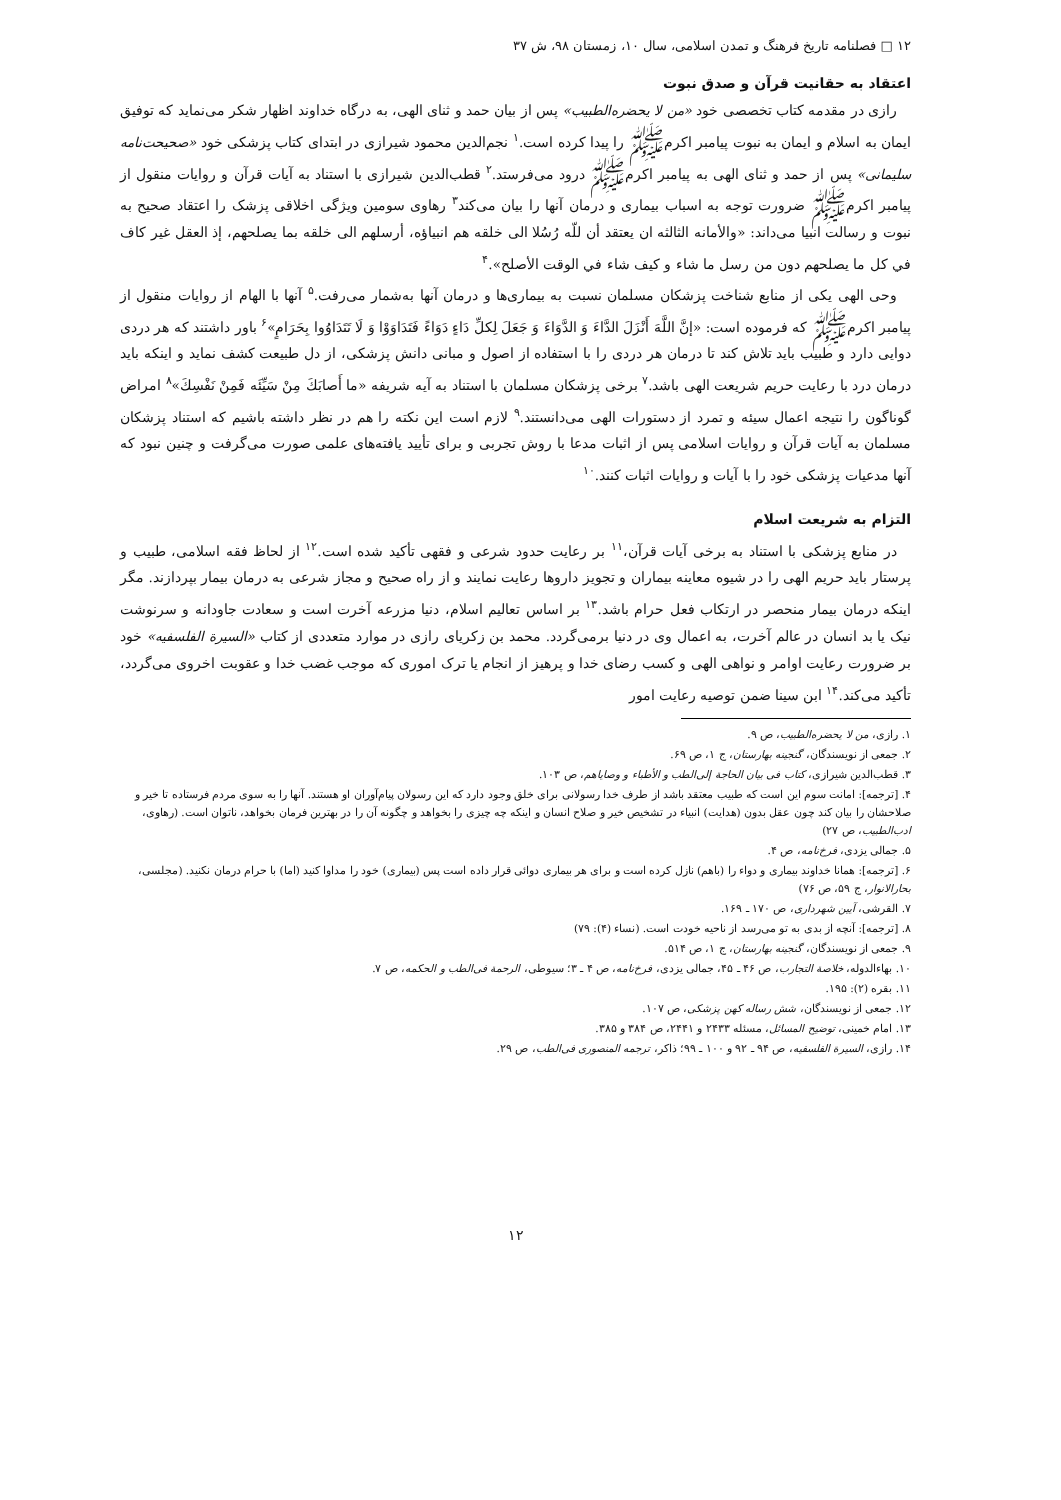۱۲ □ فصلنامه تاریخ فرهنگ و تمدن اسلامی، سال ۱۰، زمستان ۹۸، ش ۳۷
اعتقاد به حقانیت قرآن و صدق نبوت
رازی در مقدمه کتاب تخصصی خود «من لا یحضره‌الطبیب» پس از بیان حمد و ثنای الهی، به درگاه خداوند اظهار شکر می‌نماید که توفیق ایمان به اسلام و ایمان به نبوت پیامبر اکرمﷺ را پیدا کرده است.<sup>۱</sup> نجم‌الدین محمود شیرازی در ابتدای کتاب پزشکی خود «صحیحت‌نامه سلیمانی» پس از حمد و ثنای الهی به پیامبر اکرمﷺ درود می‌فرستد.<sup>۲</sup> قطب‌الدین شیرازی با استناد به آیات قرآن و روایات منقول از پیامبر اکرمﷺ ضرورت توجه به اسباب بیماری و درمان آنها را بیان می‌کند<sup>۳</sup> رهاوی سومین ویژگی اخلاقی پزشک را اعتقاد صحیح به نبوت و رسالت انبیا می‌داند: «والأمانه الثالثه ان یعتقد أن للّه رُسُلا الی خلقه هم انبیاؤه، أرسلهم الی خلقه بما یصلحهم، إذ العقل غیر کاف في کل ما یصلحهم دون من رسل ما شاء و کیف شاء في الوقت الأصلح».<sup>۴</sup>
وحی الهی یکی از منابع شناخت پزشکان مسلمان نسبت به بیماری‌ها و درمان آنها به‌شمار می‌رفت.<sup>۵</sup> آنها با الهام از روایات منقول از پیامبر اکرمﷺ که فرموده است: «إنَّ اللَّهَ أَنْزَلَ الدَّاءَ وَ الدَّوَاءَ وَ جَعَلَ لِكلِّ دَاءٍ دَوَاءً فَتَدَاوَوْا وَ لَا تَتَدَاوُوا بِحَرَامٍ»<sup>۶</sup> باور داشتند که هر دردی دوایی دارد و طبیب باید تلاش کند تا درمان هر دردی را با استفاده از اصول و مبانی دانش پزشکی، از دل طبیعت کشف نماید و اینکه باید درمان درد با رعایت حریم شریعت الهی باشد.<sup>۷</sup> برخی پزشکان مسلمان با استناد به آیه شریفه «ما أَصابَكَ مِنْ سَيِّئَه فَمِنْ نَفْسِكَ»<sup>۸</sup> امراض گوناگون را نتیجه اعمال سیئه و تمرد از دستورات الهی می‌دانستند.<sup>۹</sup> لازم است این نکته را هم در نظر داشته باشیم که استناد پزشکان مسلمان به آیات قرآن و روایات اسلامی پس از اثبات مدعا با روش تجربی و برای تأیید یافته‌های علمی صورت می‌گرفت و چنین نبود که آنها مدعیات پزشکی خود را با آیات و روایات اثبات کنند.<sup>۱۰</sup>
التزام به شریعت اسلام
در منابع پزشکی با استناد به برخی آیات قرآن،<sup>۱۱</sup> بر رعایت حدود شرعی و فقهی تأکید شده است.<sup>۱۲</sup> از لحاظ فقه اسلامی، طبیب و پرستار باید حریم الهی را در شیوه معاینه بیماران و تجویز داروها رعایت نمایند و از راه صحیح و مجاز شرعی به درمان بیمار بپردازند. مگر اینکه درمان بیمار منحصر در ارتکاب فعل حرام باشد.<sup>۱۳</sup> بر اساس تعالیم اسلام، دنیا مزرعه آخرت است و سعادت جاودانه و سرنوشت نیک یا بد انسان در عالم آخرت، به اعمال وی در دنیا برمی‌گردد. محمد بن زکریای رازی در موارد متعددی از کتاب «السیرة الفلسفیه» خود بر ضرورت رعایت اوامر و نواهی الهی و کسب رضای خدا و پرهیز از انجام یا ترک اموری که موجب غضب خدا و عقوبت اخروی می‌گردد، تأکید می‌کند.<sup>۱۴</sup> ابن سینا ضمن توصیه رعایت امور
۱. رازی، من لا یحضره‌الطبیب، ص ۹.
۲. جمعی از نویسندگان، گنجینه بهارستان، ج ۱، ص ۶۹.
۳. قطب‌الدین شیرازی، کتاب فی بیان الحاجة إلی‌الطب و الأطباء و وصایاهم، ص ۱۰۳.
۴. [ترجمه]: امانت سوم این است که طبیب معتقد باشد از طرف خدا رسولانی برای خلق وجود دارد که این رسولان پیام‌آوران او هستند. آنها را به سوی مردم فرستاده تا خیر و صلاحشان را بیان کند چون عقل بدون (هدایت) انبیاء در تشخیص خیر و صلاح انسان و اینکه چه چیزی را بخواهد و چگونه آن را در بهترین فرمان بخواهد، ناتوان است. (رهاوی، ادب‌الطبیب، ص ۲۷)
۵. جمالی یزدی، فرخ‌نامه، ص ۴.
۶. [ترجمه]: همانا خداوند بیماری و دواء را (باهم) نازل کرده است و برای هر بیماری دوائی قرار داده است پس (بیماری) خود را مداوا کنید (اما) با حرام درمان نکنید. (مجلسی، بحارالانوار، ج ۵۹، ص ۷۶)
۷. القرشی، آیین شهرداری، ص ۱۷۰ ـ ۱۶۹.
۸. [ترجمه]: آنچه از بدی به تو می‌رسد از ناحیه خودت است. (نساء (۴): ۷۹)
۹. جمعی از نویسندگان، گنجینه بهارستان، ج ۱، ص ۵۱۴.
۱۰. بهاءالدوله، خلاصة التجارب، ص ۴۶ ـ ۴۵، جمالی یزدی، فرخ‌نامه، ص ۴ ـ ۳؛ سیوطی، الرحمة فی‌الطب و الحکمه، ص ۷.
۱۱. بقره (۲): ۱۹۵.
۱۲. جمعی از نویسندگان، شش رساله کهن پزشکی، ص ۱۰۷.
۱۳. امام خمینی، توضیح المسائل، مسئله ۲۴۳۳ و ۲۴۴۱، ص ۳۸۴ و ۳۸۵.
۱۴. رازی، السیرة الفلسفیه، ص ۹۴ ـ ۹۲ و ۱۰۰ ـ ۹۹؛ ذاکر، ترجمه المنصوری فی‌الطب، ص ۲۹.
۱۲